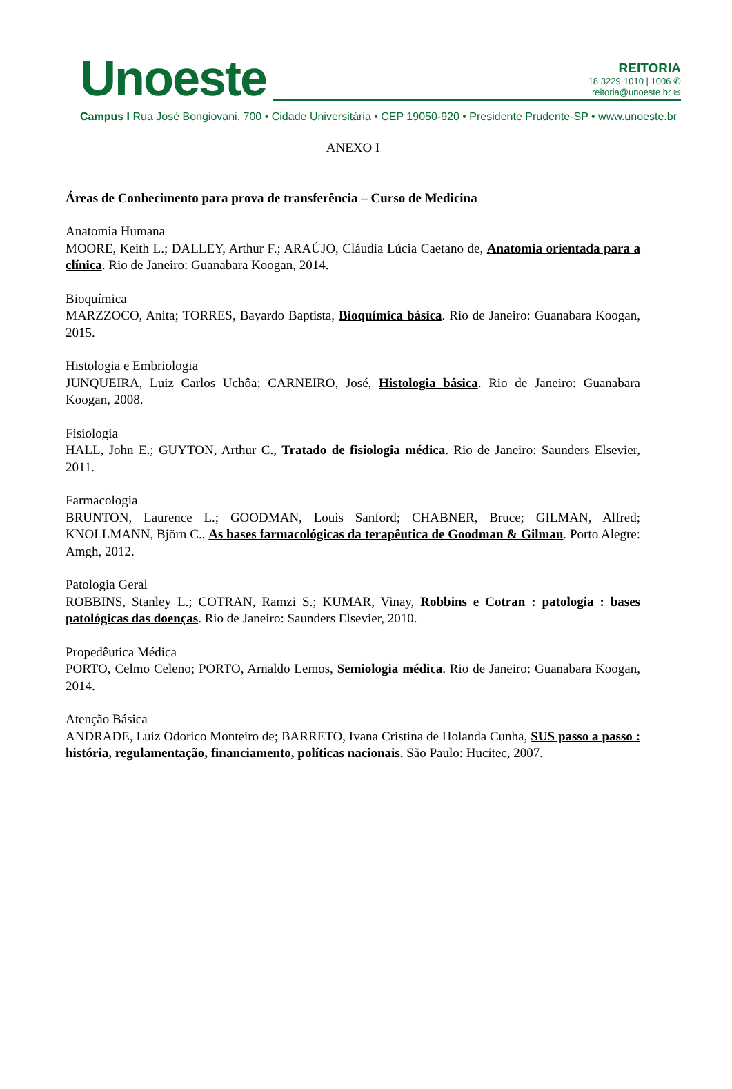Unoeste
REITORIA
18 3229·1010 | 1006 ✆
reitoria@unoeste.br ✉
Campus I Rua José Bongiovani, 700 • Cidade Universitária • CEP 19050-920 • Presidente Prudente-SP • www.unoeste.br
ANEXO I
Áreas de Conhecimento para prova de transferência – Curso de Medicina
Anatomia Humana
MOORE, Keith L.; DALLEY, Arthur F.; ARAÚJO, Cláudia Lúcia Caetano de, Anatomia orientada para a clínica. Rio de Janeiro: Guanabara Koogan, 2014.
Bioquímica
MARZZOCO, Anita; TORRES, Bayardo Baptista, Bioquímica básica. Rio de Janeiro: Guanabara Koogan, 2015.
Histologia e Embriologia
JUNQUEIRA, Luiz Carlos Uchôa; CARNEIRO, José, Histologia básica. Rio de Janeiro: Guanabara Koogan, 2008.
Fisiologia
HALL, John E.; GUYTON, Arthur C., Tratado de fisiologia médica. Rio de Janeiro: Saunders Elsevier, 2011.
Farmacologia
BRUNTON, Laurence L.; GOODMAN, Louis Sanford; CHABNER, Bruce; GILMAN, Alfred; KNOLLMANN, Björn C., As bases farmacológicas da terapêutica de Goodman & Gilman. Porto Alegre: Amgh, 2012.
Patologia Geral
ROBBINS, Stanley L.; COTRAN, Ramzi S.; KUMAR, Vinay, Robbins e Cotran : patologia : bases patológicas das doenças. Rio de Janeiro: Saunders Elsevier, 2010.
Propedêutica Médica
PORTO, Celmo Celeno; PORTO, Arnaldo Lemos, Semiologia médica. Rio de Janeiro: Guanabara Koogan, 2014.
Atenção Básica
ANDRADE, Luiz Odorico Monteiro de; BARRETO, Ivana Cristina de Holanda Cunha, SUS passo a passo : história, regulamentação, financiamento, políticas nacionais. São Paulo: Hucitec, 2007.